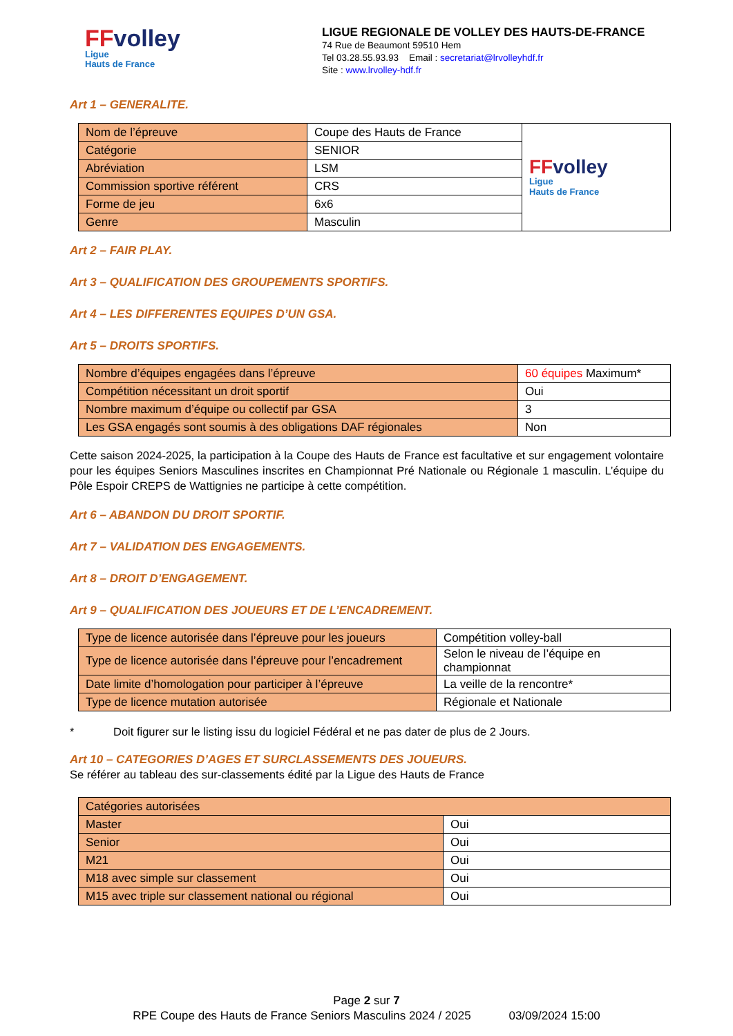FFvolley
Ligue
Hauts de France
LIGUE REGIONALE DE VOLLEY DES HAUTS-DE-FRANCE
74 Rue de Beaumont 59510 Hem
Tel 03.28.55.93.93 Email : secretariat@lrvolleyhdf.fr
Site : www.lrvolley-hdf.fr
Art 1 – GENERALITE.
| Nom de l’épreuve | Coupe des Hauts de France | FF volley Ligue Hauts de France |
| Catégorie | SENIOR | |
| Abréviation | LSM | |
| Commission sportive référent | CRS | |
| Forme de jeu | 6x6 | |
| Genre | Masculin | |
Art 2 – FAIR PLAY.
Art 3 – QUALIFICATION DES GROUPEMENTS SPORTIFS.
Art 4 – LES DIFFERENTES EQUIPES D’UN GSA.
Art 5 – DROITS SPORTIFS.
| Nombre d’équipes engagées dans l’épreuve | 60 équipes Maximum* |
| Compétition nécessitant un droit sportif | Oui |
| Nombre maximum d’équipe ou collectif par GSA | 3 |
| Les GSA engagés sont soumis à des obligations DAF régionales | Non |
Cette saison 2024-2025, la participation à la Coupe des Hauts de France est facultative et sur engagement volontaire pour les équipes Seniors Masculines inscrites en Championnat Pré Nationale ou Régionale 1 masculin. L’équipe du Pôle Espoir CREPS de Wattignies ne participe à cette compétition.
Art 6 – ABANDON DU DROIT SPORTIF.
Art 7 – VALIDATION DES ENGAGEMENTS.
Art 8 – DROIT D’ENGAGEMENT.
Art 9 – QUALIFICATION DES JOUEURS ET DE L’ENCADREMENT.
| Type de licence autorisée dans l’épreuve pour les joueurs | Compétition volley-ball |
| Type de licence autorisée dans l’épreuve pour l’encadrement | Selon le niveau de l’équipe en championnat |
| Date limite d’homologation pour participer à l’épreuve | La veille de la rencontre* |
| Type de licence mutation autorisée | Régionale et Nationale |
* Doit figurer sur le listing issu du logiciel Fédéral et ne pas dater de plus de 2 Jours.
Art 10 – CATEGORIES D’AGES ET SURCLASSEMENTS DES JOUEURS.
Se référer au tableau des sur-classements édité par la Ligue des Hauts de France
| Catégories autorisées | |
| Master | Oui |
| Senior | Oui |
| M21 | Oui |
| M18 avec simple sur classement | Oui |
| M15 avec triple sur classement national ou régional | Oui |
Page 2 sur 7
RPE Coupe des Hauts de France Seniors Masculins 2024 / 2025 03/09/2024 15:00